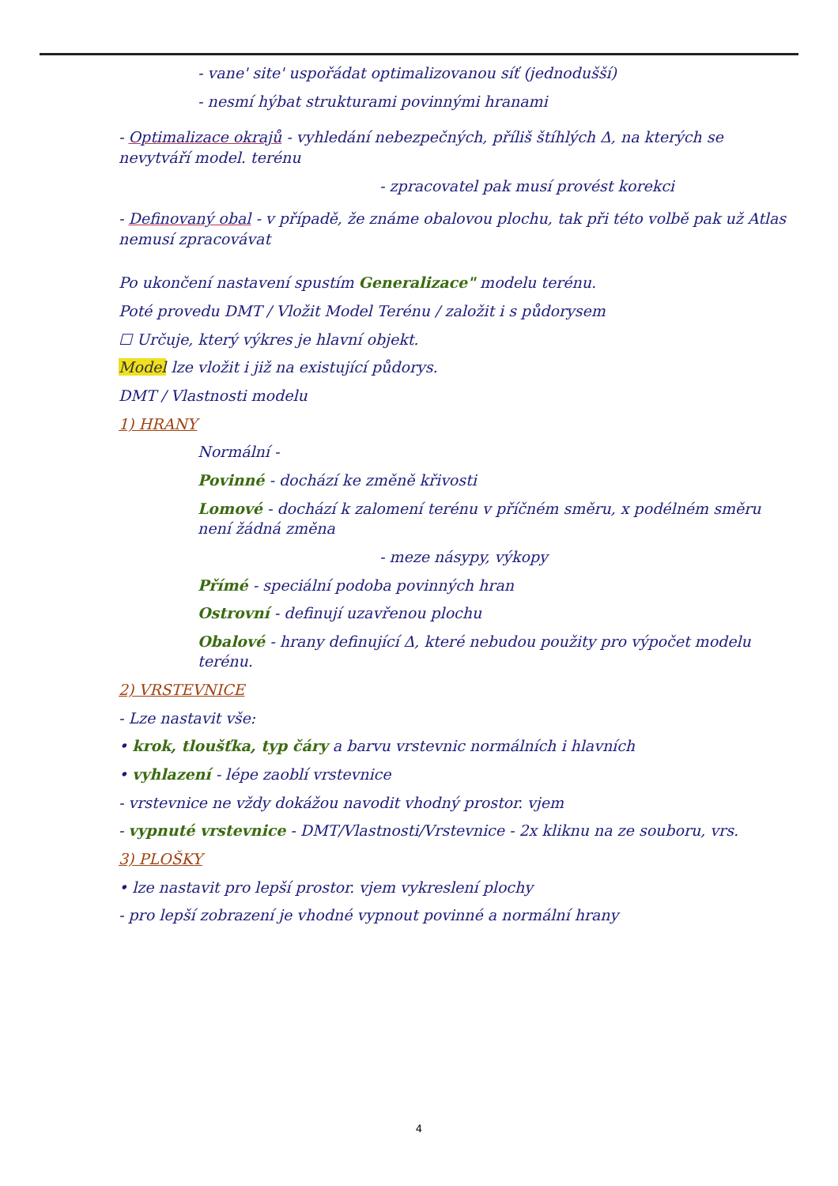- vane' site' uspořádat optimalizovanou síť (jednodušší)
- nesmí hýbat strukturami povinnými hranami
- Optimalizace okrajů - vyhledání nebezpečných, příliš štíhlých Δ, na kterých se nevytváří model. terénu
- zpracovatel pak musí provést korekci
- Definovaný obal - v případě, že známe obalovou plochu, tak při této volbě pak už Atlas nemusí zpracovávat
Po ukončení nastavení spustím Generalizace" modelu terénu.
Poté provedu DMT / Vložit Model Terénu / založit i s půdorysem
☐ Určuje, který výkres je hlavní objekt.
Model lze vložit i již na existující půdorys.
DMT / Vlastnosti modelu
1) HRANY
Normální -
Povinné - dochází ke změně křivosti
Lomové - dochází k zalomení terénu v příčném směru, x podélném směru není žádná změna
- meze násypy, výkopy
Přímé - speciální podoba povinných hran
Ostrovní - definují uzavřenou plochu
Obalové - hrany definující Δ, které nebudou použity pro výpočet modelu terénu.
2) VRSTEVNICE
- Lze nastavit vše:
• krok, tloušťka, typ čáry a barvu vrstevnic normálních i hlavních
• vyhlazení - lépe zaoblí vrstevnice
- vrstevnice ne vždy dokážou navodit vhodný prostor. vjem
- vypnuté vrstevnice - DMT/Vlastnosti/Vrstevnice - 2x kliknu na ze souboru, vrs.
3) PLOŠKY
• lze nastavit pro lepší prostor. vjem vykreslení plochy
- pro lepší zobrazení je vhodné vypnout povinné a normální hrany
4